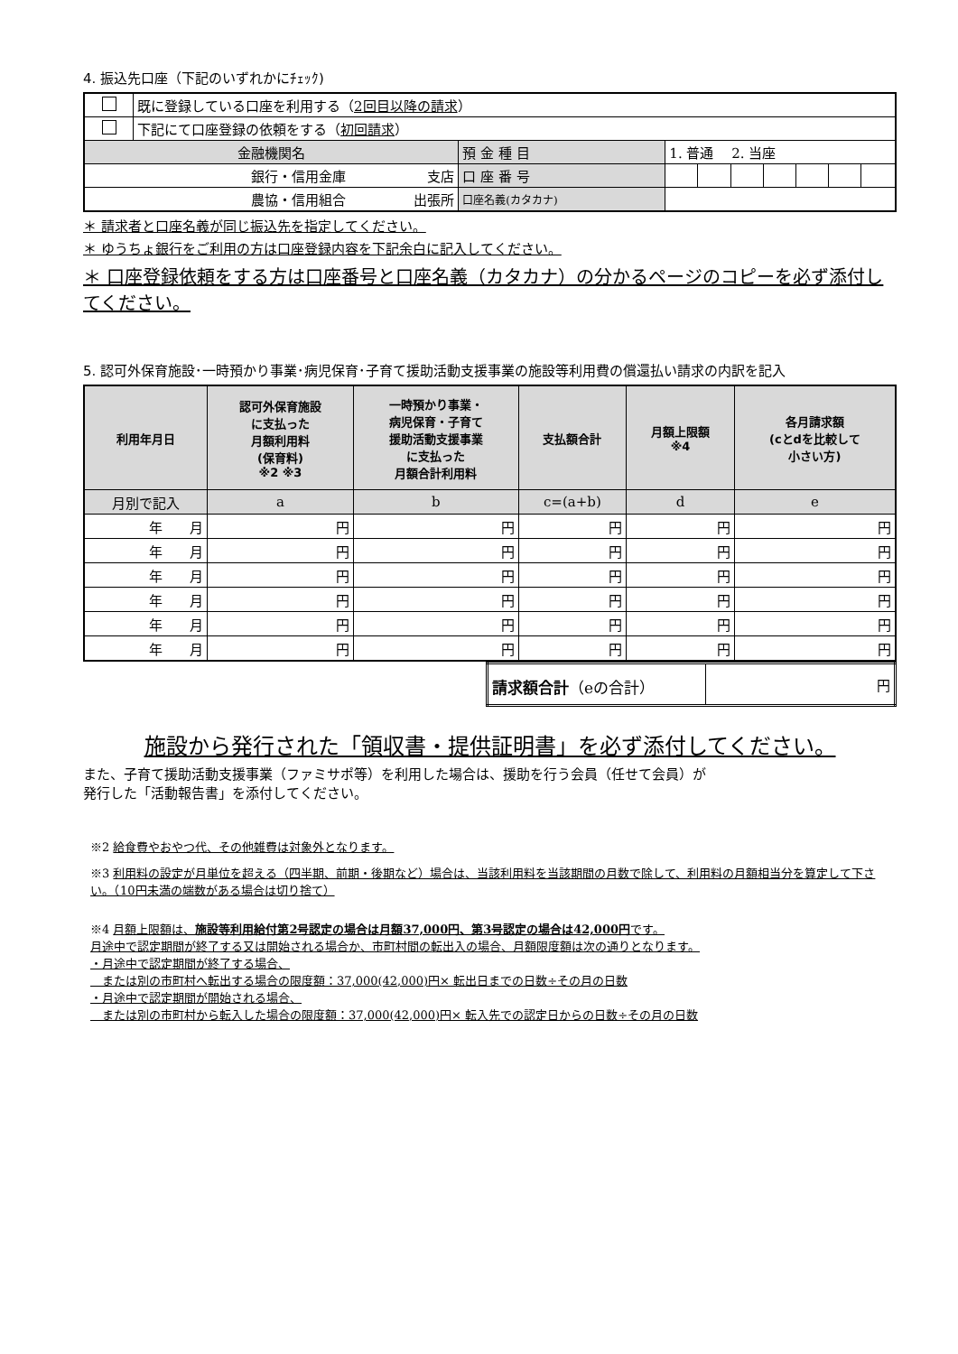4. 振込先口座（下記のいずれかにﾁｪｯｸ)
| | 既に登録している口座を利用する（ 2回目以降の請求 ） | | | | | | | | |
| | 下記にて口座登録の依頼をする（ 初回請求 ） | | | | | | | | |
| 金融機関名 | | 預 金 種 目 | 1. 普通 2. 当座 | | | | | | |
| 銀行・信用金庫 支店 | | 口 座 番 号 | | | | | | | |
| 農協・信用組合 出張所 | | 口座名義(カタカナ) | | | | | | | |
＊ 請求者と口座名義が同じ振込先を指定してください。
＊ ゆうちょ銀行をご利用の方は口座登録内容を下記余白に記入してください。
＊ 口座登録依頼をする方は口座番号と口座名義（カタカナ）の分かるページのコピーを必ず添付してください。
5. 認可外保育施設･一時預かり事業･病児保育･子育て援助活動支援事業の施設等利用費の償還払い請求の内訳を記入
| 利用年月日 | 認可外保育施設 に支払った 月額利用料 (保育料) ※2 ※3 | 一時預かり事業・ 病児保育・子育て 援助活動支援事業 に支払った 月額合計利用料 | 支払額合計 | 月額上限額 ※4 | 各月請求額 (cとdを比較して 小さい方) |
| --- | --- | --- | --- | --- | --- |
| 月別で記入 | a | b | c=(a+b) | d | e |
| 年 月 | 円 | 円 | 円 | 円 | 円 |
| 年 月 | 円 | 円 | 円 | 円 | 円 |
| 年 月 | 円 | 円 | 円 | 円 | 円 |
| 年 月 | 円 | 円 | 円 | 円 | 円 |
| 年 月 | 円 | 円 | 円 | 円 | 円 |
| 年 月 | 円 | 円 | 円 | 円 | 円 |
| 請求額合計 （eの合計） | 円 |
施設から発行された「領収書・提供証明書」を必ず添付してください。
また、子育て援助活動支援事業（ファミサポ等）を利用した場合は、援助を行う会員（任せて会員）が
発行した「活動報告書」を添付してください。
※2 給食費やおやつ代、その他雑費は対象外となります。
※3 利用料の設定が月単位を超える（四半期、前期・後期など）場合は、当該利用料を当該期間の月数で除して、利用料の月額相当分を算定して下さい。（10円未満の端数がある場合は切り捨て）
※4 月額上限額は、施設等利用給付第2号認定の場合は月額37,000円、第3号認定の場合は42,000円です。
月途中で認定期間が終了する又は開始される場合か、市町村間の転出入の場合、月額限度額は次の通りとなります。
・月途中で認定期間が終了する場合、
　または別の市町村へ転出する場合の限度額：37,000(42,000)円× 転出日までの日数÷その月の日数
・月途中で認定期間が開始される場合、
　または別の市町村から転入した場合の限度額：37,000(42,000)円× 転入先での認定日からの日数÷その月の日数